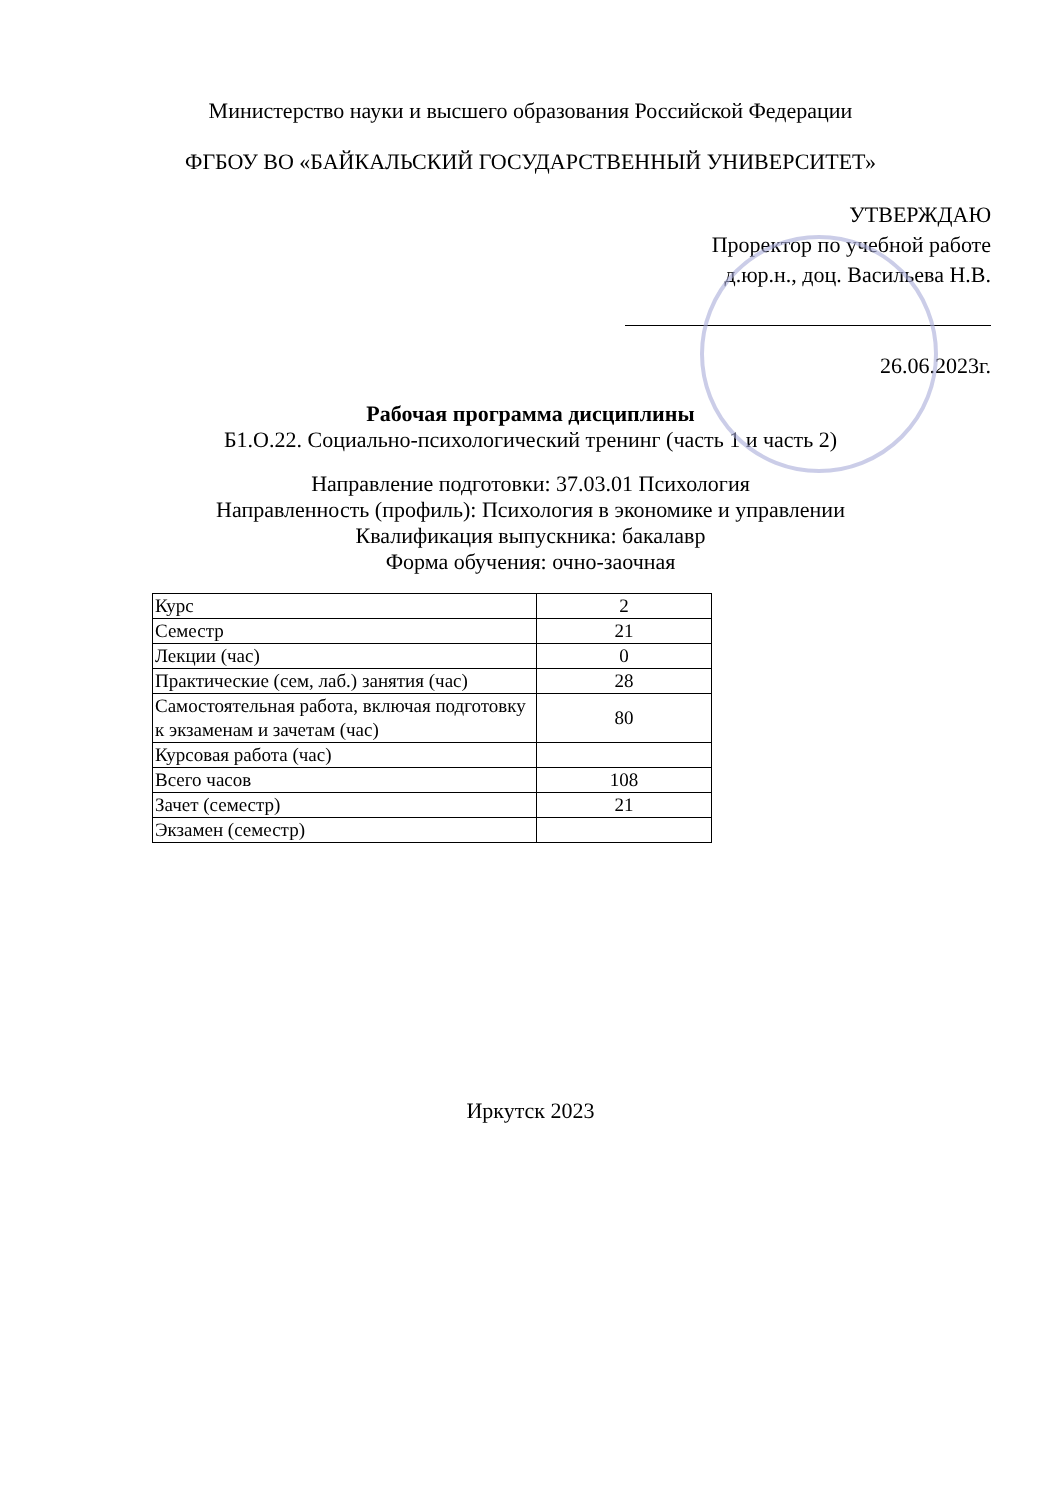Министерство науки и высшего образования Российской Федерации
ФГБОУ ВО «БАЙКАЛЬСКИЙ ГОСУДАРСТВЕННЫЙ УНИВЕРСИТЕТ»
УТВЕРЖДАЮ
Проректор по учебной работе
д.юр.н., доц. Васильева Н.В.
26.06.2023г.
Рабочая программа дисциплины
Б1.О.22. Социально-психологический тренинг (часть 1 и часть 2)
Направление подготовки: 37.03.01 Психология
Направленность (профиль): Психология в экономике и управлении
Квалификация выпускника: бакалавр
Форма обучения: очно-заочная
| Курс | 2 |
| Семестр | 21 |
| Лекции (час) | 0 |
| Практические (сем, лаб.) занятия (час) | 28 |
| Самостоятельная работа, включая подготовку к экзаменам и зачетам (час) | 80 |
| Курсовая работа (час) | |
| Всего часов | 108 |
| Зачет (семестр) | 21 |
| Экзамен (семестр) | |
Иркутск 2023